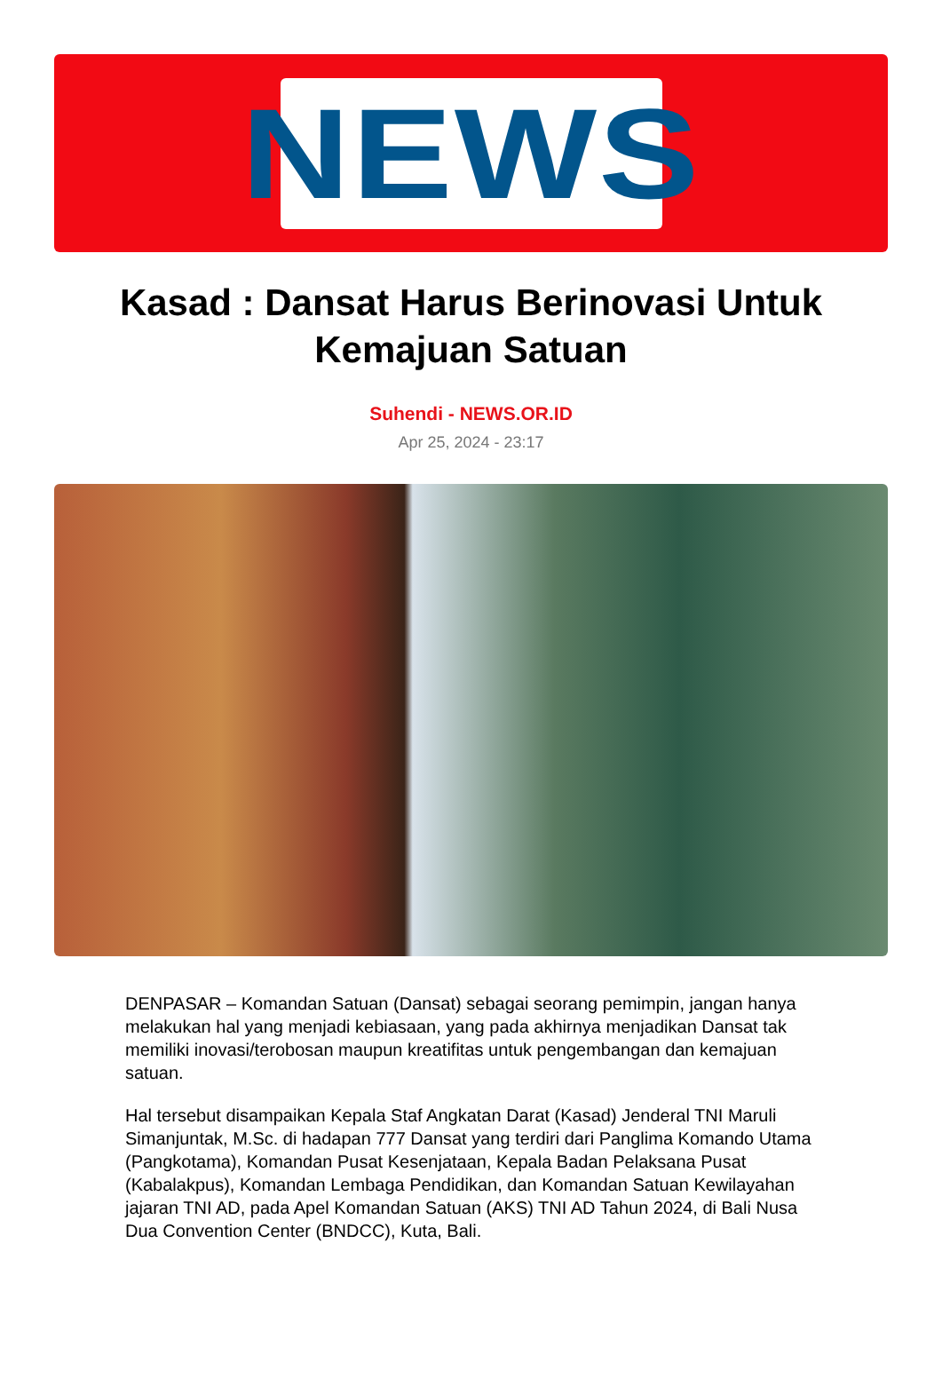NEWS
Kasad : Dansat Harus Berinovasi Untuk Kemajuan Satuan
Suhendi - NEWS.OR.ID
Apr 25, 2024 - 23:17
DENPASAR – Komandan Satuan (Dansat) sebagai seorang pemimpin, jangan hanya melakukan hal yang menjadi kebiasaan, yang pada akhirnya menjadikan Dansat tak memiliki inovasi/terobosan maupun kreatifitas untuk pengembangan dan kemajuan satuan.
Hal tersebut disampaikan Kepala Staf Angkatan Darat (Kasad) Jenderal TNI Maruli Simanjuntak, M.Sc. di hadapan 777 Dansat yang terdiri dari Panglima Komando Utama (Pangkotama), Komandan Pusat Kesenjataan, Kepala Badan Pelaksana Pusat (Kabalakpus), Komandan Lembaga Pendidikan, dan Komandan Satuan Kewilayahan jajaran TNI AD, pada Apel Komandan Satuan (AKS) TNI AD Tahun 2024, di Bali Nusa Dua Convention Center (BNDCC), Kuta, Bali.